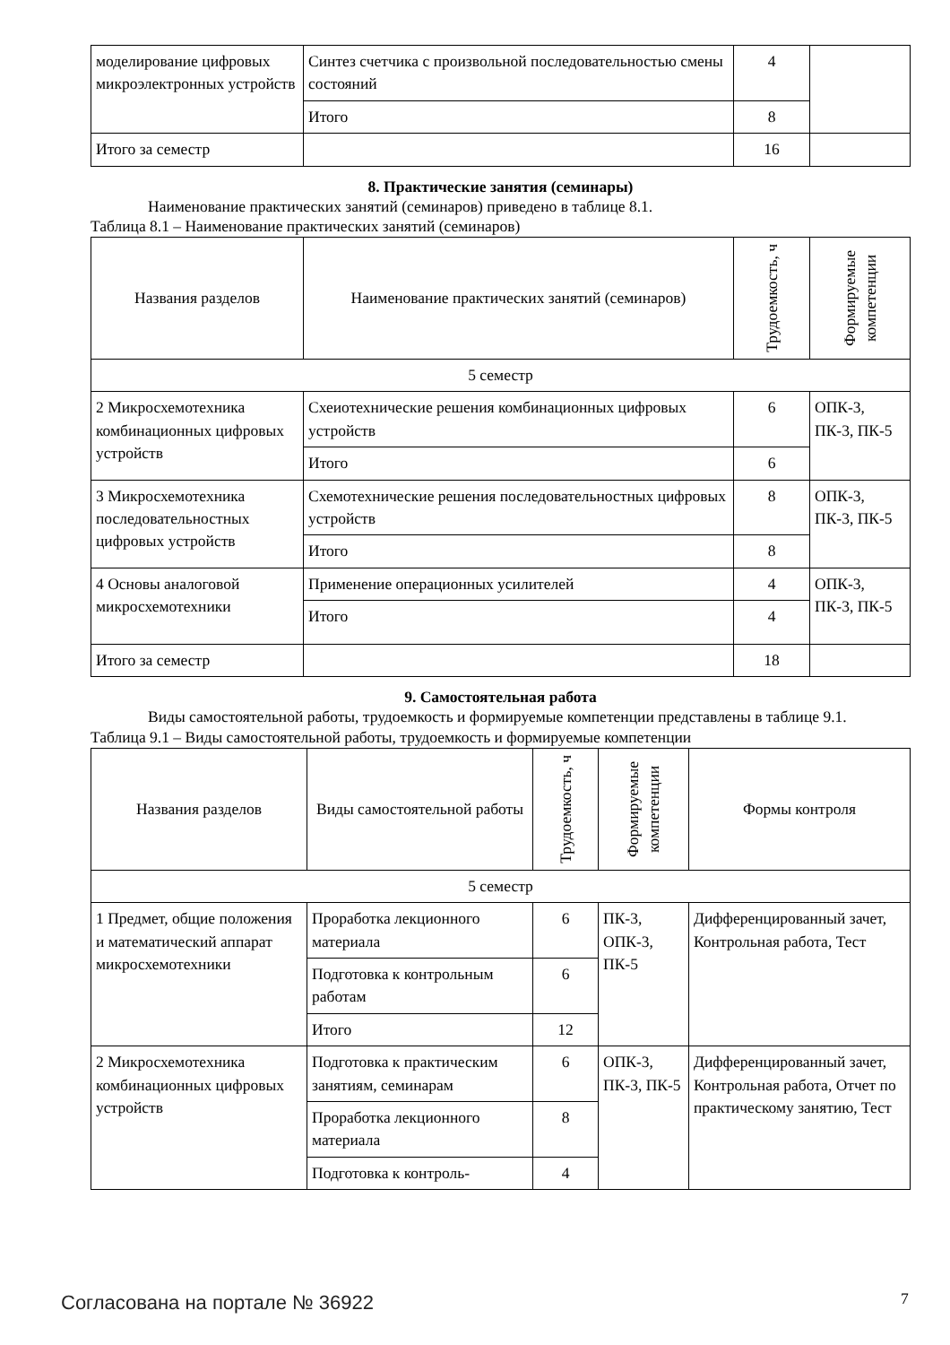| моделирование цифровых микроэлектронных устройств | Синтез счетчика с произвольной последовательностью смены состояний | 4 | |
| | Итого | 8 | |
| Итого за семестр | | 16 | |
8. Практические занятия (семинары)
Наименование практических занятий (семинаров) приведено в таблице 8.1.
Таблица 8.1 – Наименование практических занятий (семинаров)
| Названия разделов | Наименование практических занятий (семинаров) | Трудоемкость, ч | Формируемые компетенции |
| --- | --- | --- | --- |
| 5 семестр | | | |
| 2 Микросхемотехника комбинационных цифровых устройств | Схеиотехнические решения комбинационных цифровых устройств | 6 | ОПК-3, ПК-3, ПК-5 |
| | Итого | 6 | |
| 3 Микросхемотехника последовательностных цифровых устройств | Схемотехнические решения последовательностных цифровых устройств | 8 | ОПК-3, ПК-3, ПК-5 |
| | Итого | 8 | |
| 4 Основы аналоговой микросхемотехники | Применение операционных усилителей | 4 | ОПК-3, ПК-3, ПК-5 |
| | Итого | 4 | |
| Итого за семестр | | 18 | |
9. Самостоятельная работа
Виды самостоятельной работы, трудоемкость и формируемые компетенции представлены в таблице 9.1.
Таблица 9.1 – Виды самостоятельной работы, трудоемкость и формируемые компетенции
| Названия разделов | Виды самостоятельной работы | Трудоемкость, ч | Формируемые компетенции | Формы контроля |
| --- | --- | --- | --- | --- |
| 5 семестр | | | | |
| 1 Предмет, общие положения и математический аппарат микросхемотехники | Проработка лекционного материала | 6 | ПК-3, ОПК-3, ПК-5 | Дифференцированный зачет, Контрольная работа, Тест |
| | Подготовка к контрольным работам | 6 | | |
| | Итого | 12 | | |
| 2 Микросхемотехника комбинационных цифровых устройств | Подготовка к практическим занятиям, семинарам | 6 | ОПК-3, ПК-3, ПК-5 | Дифференцированный зачет, Контрольная работа, Отчет по практическому занятию, Тест |
| | Проработка лекционного материала | 8 | | |
| | Подготовка к контроль- | 4 | | |
Согласована на портале № 36922 7